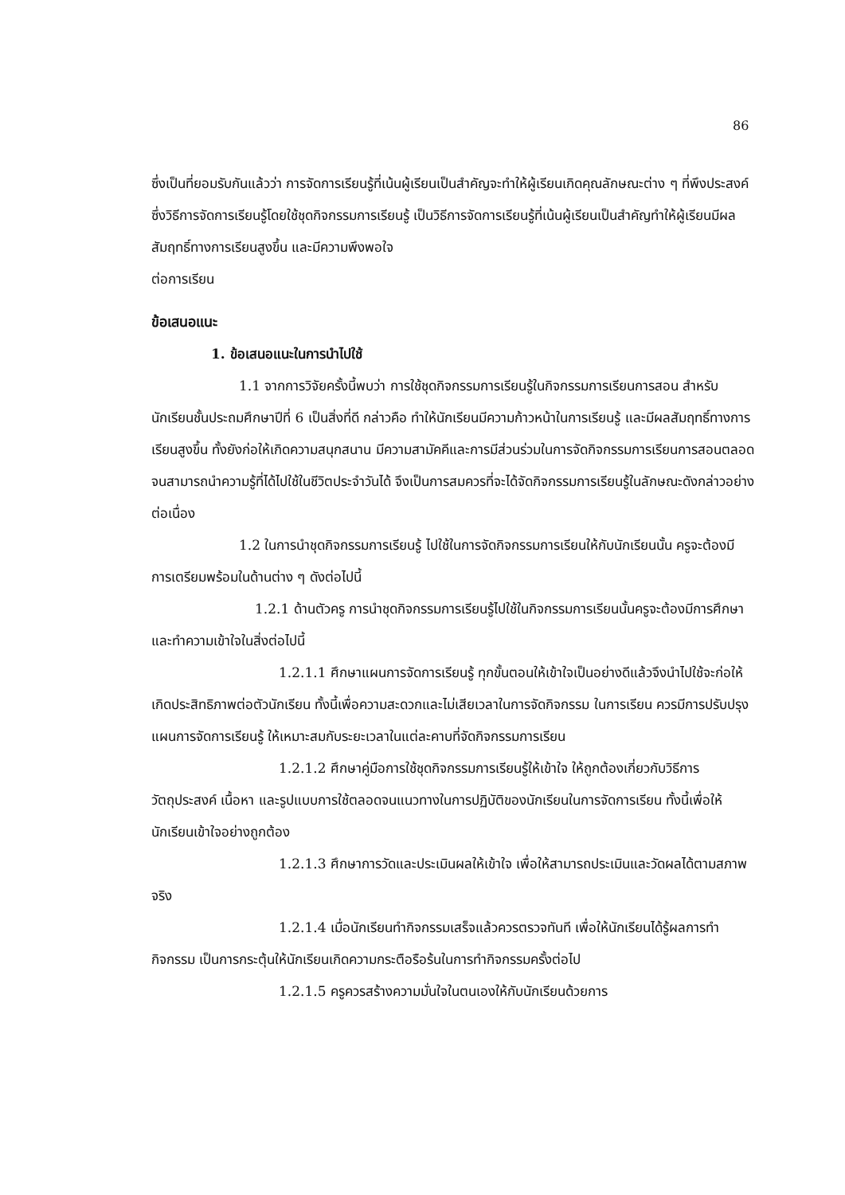86
ซึ่งเป็นที่ยอมรับกันแล้วว่า การจัดการเรียนรู้ที่เน้นผู้เรียนเป็นสำคัญจะทำให้ผู้เรียนเกิดคุณลักษณะต่าง ๆ ที่พึงประสงค์ ซึ่งวิธีการจัดการเรียนรู้โดยใช้ชุดกิจกรรมการเรียนรู้ เป็นวิธีการจัดการเรียนรู้ที่เน้นผู้เรียนเป็นสำคัญทำให้ผู้เรียนมีผลสัมฤทธิ์ทางการเรียนสูงขึ้น และมีความพึงพอใจ
ต่อการเรียน
ข้อเสนอแนะ
1. ข้อเสนอแนะในการนำไปใช้
1.1 จากการวิจัยครั้งนี้พบว่า การใช้ชุดกิจกรรมการเรียนรู้ในกิจกรรมการเรียนการสอน สำหรับนักเรียนชั้นประถมศึกษาปีที่ 6 เป็นสิ่งที่ดี กล่าวคือ ทำให้นักเรียนมีความก้าวหน้าในการเรียนรู้ และมีผลสัมฤทธิ์ทางการเรียนสูงขึ้น ทั้งยังก่อให้เกิดความสนุกสนาน มีความสามัคคีและการมีส่วนร่วมในการจัดกิจกรรมการเรียนการสอนตลอดจนสามารถนำความรู้ที่ได้ไปใช้ในชีวิตประจำวันได้ จึงเป็นการสมควรที่จะได้จัดกิจกรรมการเรียนรู้ในลักษณะดังกล่าวอย่างต่อเนื่อง
1.2 ในการนำชุดกิจกรรมการเรียนรู้ ไปใช้ในการจัดกิจกรรมการเรียนให้กับนักเรียนนั้น ครูจะต้องมีการเตรียมพร้อมในด้านต่าง ๆ ดังต่อไปนี้
1.2.1 ด้านตัวครู การนำชุดกิจกรรมการเรียนรู้ไปใช้ในกิจกรรมการเรียนนั้นครูจะต้องมีการศึกษาและทำความเข้าใจในสิ่งต่อไปนี้
1.2.1.1 ศึกษาแผนการจัดการเรียนรู้ ทุกขั้นตอนให้เข้าใจเป็นอย่างดีแล้วจึงนำไปใช้จะก่อให้เกิดประสิทธิภาพต่อตัวนักเรียน ทั้งนี้เพื่อความสะดวกและไม่เสียเวลาในการจัดกิจกรรม ในการเรียน ควรมีการปรับปรุงแผนการจัดการเรียนรู้ ให้เหมาะสมกับระยะเวลาในแต่ละคาบที่จัดกิจกรรมการเรียน
1.2.1.2 ศึกษาคู่มือการใช้ชุดกิจกรรมการเรียนรู้ให้เข้าใจ ให้ถูกต้องเกี่ยวกับวิธีการ วัตถุประสงค์ เนื้อหา และรูปแบบการใช้ตลอดจนแนวทางในการปฏิบัติของนักเรียนในการจัดการเรียน ทั้งนี้เพื่อให้นักเรียนเข้าใจอย่างถูกต้อง
1.2.1.3 ศึกษาการวัดและประเมินผลให้เข้าใจ เพื่อให้สามารถประเมินและวัดผลได้ตามสภาพจริง
1.2.1.4 เมื่อนักเรียนทำกิจกรรมเสร็จแล้วควรตรวจทันที เพื่อให้นักเรียนได้รู้ผลการทำกิจกรรม เป็นการกระตุ้นให้นักเรียนเกิดความกระตือรือร้นในการทำกิจกรรมครั้งต่อไป
1.2.1.5 ครูควรสร้างความมั่นใจในตนเองให้กับนักเรียนด้วยการ